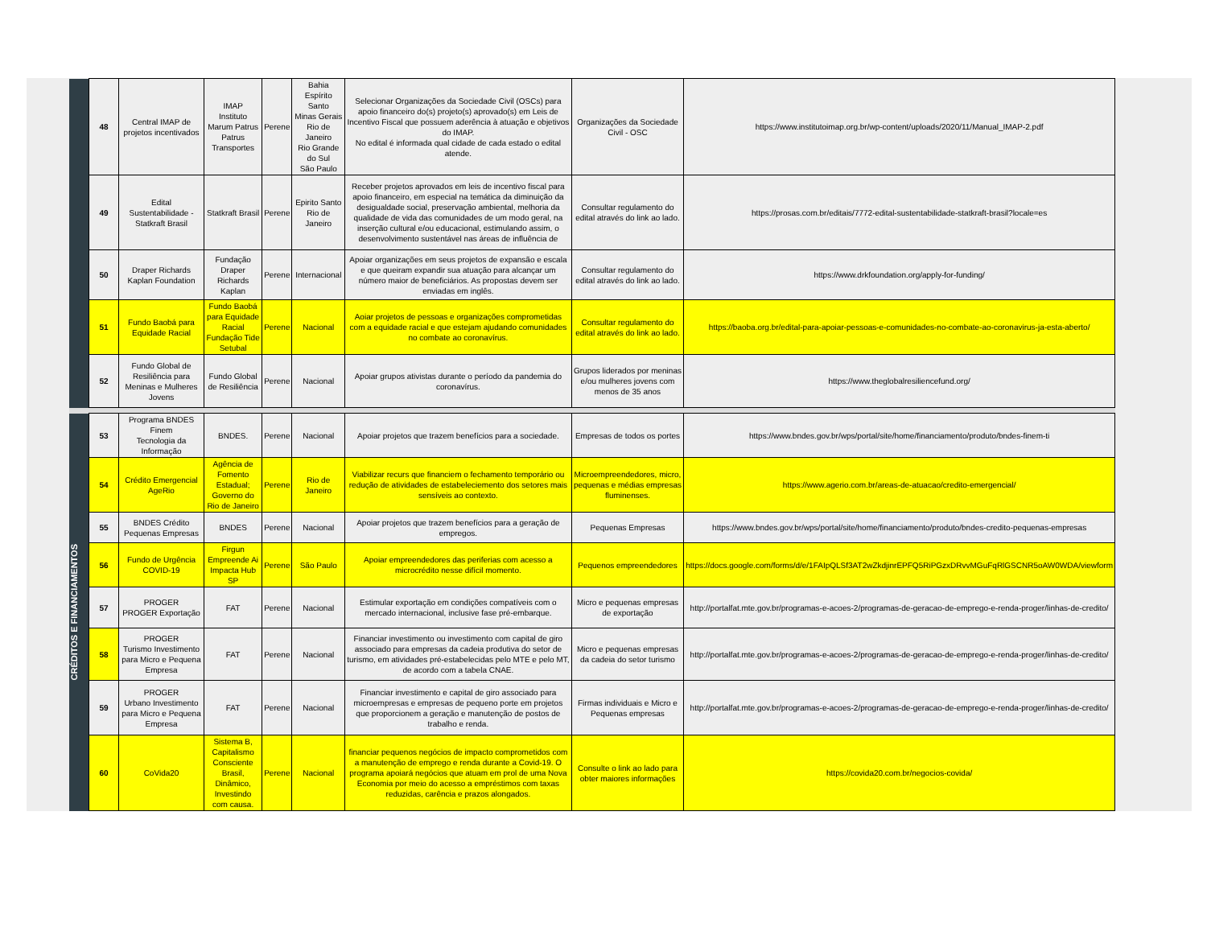| | 48 | Central IMAP de projetos incentivados | IMAP Instituto Marum Patrus Patrus Transportes | Perene | Bahia Espírito Santo Minas Gerais Rio de Janeiro Rio Grande do Sul São Paulo | Selecionar Organizações da Sociedade Civil (OSCs) para apoio financeiro do(s) projeto(s) aprovado(s) em Leis de Incentivo Fiscal que possuem aderência à atuação e objetivos do IMAP. No edital é informada qual cidade de cada estado o edital atende. | Organizações da Sociedade Civil - OSC | https://www.institutoimap.org.br/wp-content/uploads/2020/11/Manual_IMAP-2.pdf |
| | 49 | Edital Sustentabilidade - Statkraft Brasil | Statkraft Brasil | Perene | Epirito Santo Rio de Janeiro | Receber projetos aprovados em leis de incentivo fiscal para apoio financeiro, em especial na temática da diminuição da desigualdade social, preservação ambiental, melhoria da qualidade de vida das comunidades de um modo geral, na inserção cultural e/ou educacional, estimulando assim, o desenvolvimento sustentável nas áreas de influência de | Consultar regulamento do edital através do link ao lado. | https://prosas.com.br/editais/7772-edital-sustentabilidade-statkraft-brasil?locale=es |
| | 50 | Draper Richards Kaplan Foundation | Fundação Draper Richards Kaplan | Perene | Internacional | Apoiar organizações em seus projetos de expansão e escala e que queiram expandir sua atuação para alcançar um número maior de beneficiários. As propostas devem ser enviadas em inglês. | Consultar regulamento do edital através do link ao lado. | https://www.drkfoundation.org/apply-for-funding/ |
| | 51 | Fundo Baobá para Equidade Racial | Fundo Baobá para Equidade Racial Fundação Tide Setubal | Perene | Nacional | Aoiar projetos de pessoas e organizações comprometidas com a equidade racial e que estejam ajudando comunidades no combate ao coronavírus. | Consultar regulamento do edital através do link ao lado. | https://baoba.org.br/edital-para-apoiar-pessoas-e-comunidades-no-combate-ao-coronavirus-ja-esta-aberto/ |
| | 52 | Fundo Global de Resiliência para Meninas e Mulheres Jovens | Fundo Global de Resiliência | Perene | Nacional | Apoiar grupos ativistas durante o período da pandemia do coronavírus. | Grupos liderados por meninas e/ou mulheres jovens com menos de 35 anos | https://www.theglobalresiliencefund.org/ |
| CRÉDITOS E FINANCIAMENTOS | 53 | Programa BNDES Finem Tecnologia da Informação | BNDES. | Perene | Nacional | Apoiar projetos que trazem benefícios para a sociedade. | Empresas de todos os portes | https://www.bndes.gov.br/wps/portal/site/home/financiamento/produto/bndes-finem-ti |
| | 54 | Crédito Emergencial AgeRio | Agência de Fomento Estadual; Governo do Rio de Janeiro | Perene | Rio de Janeiro | Viabilizar recurs que financiem o fechamento temporário ou redução de atividades de estabeleciemento dos setores mais sensíveis ao contexto. | Microempreendedores, micro, pequenas e médias empresas fluminenses. | https://www.agerio.com.br/areas-de-atuacao/credito-emergencial/ |
| | 55 | BNDES Crédito Pequenas Empresas | BNDES | Perene | Nacional | Apoiar projetos que trazem benefícios para a geração de empregos. | Pequenas Empresas | https://www.bndes.gov.br/wps/portal/site/home/financiamento/produto/bndes-credito-pequenas-empresas |
| | 56 | Fundo de Urgência COVID-19 | Firgun Empreende Ai Impacta Hub SP | Perene | São Paulo | Apoiar empreendedores das periferias com acesso a microcrédito nesse difícil momento. | Pequenos empreendedores | https://docs.google.com/forms/d/e/1FAIpQLSf3AT2wZkdjinrEPFQ5RiPGzxDRvvMGuFqRlGSCNR5oAW0WDA/viewform |
| | 57 | PROGER PROGER Exportação | FAT | Perene | Nacional | Estimular exportação em condições compatíveis com o mercado internacional, inclusive fase pré-embarque. | Micro e pequenas empresas de exportação | http://portalfat.mte.gov.br/programas-e-acoes-2/programas-de-geracao-de-emprego-e-renda-proger/linhas-de-credito/ |
| | 58 | PROGER Turismo Investimento para Micro e Pequena Empresa | FAT | Perene | Nacional | Financiar investimento ou investimento com capital de giro associado para empresas da cadeia produtiva do setor de turismo, em atividades pré-estabelecidas pelo MTE e pelo MT, de acordo com a tabela CNAE. | Micro e pequenas empresas da cadeia do setor turismo | http://portalfat.mte.gov.br/programas-e-acoes-2/programas-de-geracao-de-emprego-e-renda-proger/linhas-de-credito/ |
| | 59 | PROGER Urbano Investimento para Micro e Pequena Empresa | FAT | Perene | Nacional | Financiar investimento e capital de giro associado para microempresas e empresas de pequeno porte em projetos que proporcionem a geração e manutenção de postos de trabalho e renda. | Firmas individuais e Micro e Pequenas empresas | http://portalfat.mte.gov.br/programas-e-acoes-2/programas-de-geracao-de-emprego-e-renda-proger/linhas-de-credito/ |
| | 60 | CoVida20 | Sistema B, Capitalismo Consciente Brasil, Dinâmico, Investindo com causa. | Perene | Nacional | financiar pequenos negócios de impacto comprometidos com a manutenção de emprego e renda durante a Covid-19. O programa apoiará negócios que atuam em prol de uma Nova Economia por meio do acesso a empréstimos com taxas reduzidas, carência e prazos alongados. | Consulte o link ao lado para obter maiores informações | https://covida20.com.br/negocios-covida/ |